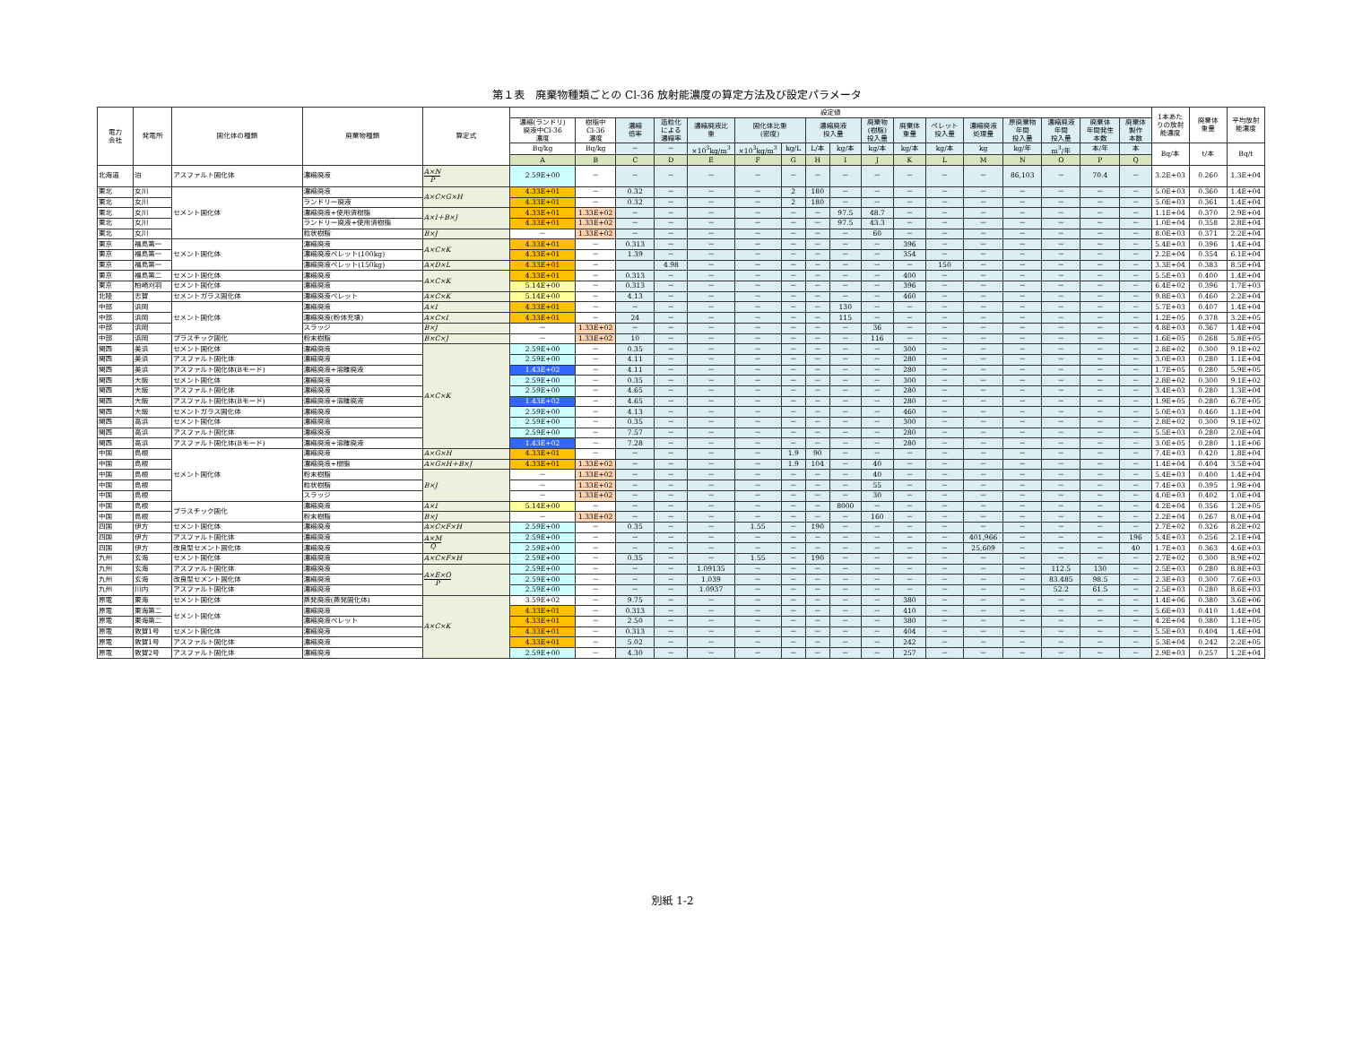第１表　廃棄物種類ごとの Cl-36 放射能濃度の算定方法及び設定パラメータ
| 電力 会社 | 発電所 | 固化体の種類 | 廃棄物種類 | 算定式 | 設定値 | | | | | | | | | | | | | | | | | 1本あた りの放射 能濃度 | 廃棄体 重量 | 平均放射 能濃度 |
| --- | --- | --- | --- | --- | --- | --- | --- | --- | --- | --- | --- | --- | --- | --- | --- | --- | --- | --- | --- | --- | --- | --- | --- | --- |
| | | | | | 濃縮(ランドリ) 廃液中Cl-36 濃度 | 樹脂中 Cl-36 濃度 | 濃縮 倍率 | 造粒化 による 濃縮率 | 濃縮廃液比 重 | 固化体比重 (密度) | | 濃縮廃液 投入量 | | 廃棄物 (樹脂) 投入量 | 廃棄体 重量 | ペレット 投入量 | 濃縮廃液 処理量 | 原廃棄物 年間 投入量 | 濃縮廃液 年間 投入量 | 廃棄体 年間発生 本数 | 廃棄体 製作 本数 | | | |
| | | | | | Bq/kg | Bq/kg | － | － | ×10<sup>3</sup>kg/m<sup>3</sup> | ×10<sup>3</sup>kg/m<sup>3</sup> | kg/L | L/本 | kg/本 | kg/本 | kg/本 | kg/本 | kg | kg/年 | m<sup>3</sup>/年 | 本/年 | 本 | Bq/本 | t/本 | Bq/t |
| | | | | | A | B | C | D | E | F | G | H | I | J | K | L | M | N | O | P | Q | | | |
| 北海道 | 泊 | アスファルト固化体 | 濃縮廃液 | A×N P | 2.59E+00 | － | － | － | － | － | － | － | － | － | － | － | － | 86,103 | － | 70.4 | － | 3.2E+03 | 0.260 | 1.3E+04 |
| 東北 | 女川 | セメント固化体 | 濃縮廃液 | A×C×G×H | 4.33E+01 | － | 0.32 | － | － | － | 2 | 180 | － | － | － | － | － | － | － | － | － | 5.0E+03 | 0.360 | 1.4E+04 |
| 東北 | 女川 | | ランドリー廃液 | | 4.33E+01 | － | 0.32 | － | － | － | 2 | 180 | － | － | － | － | － | － | － | － | － | 5.0E+03 | 0.361 | 1.4E+04 |
| 東北 | 女川 | | 濃縮廃液+使用済樹脂 | A×I＋B×J | 4.33E+01 | 1.33E+02 | － | － | － | － | － | － | 97.5 | 48.7 | － | － | － | － | － | － | － | 1.1E+04 | 0.370 | 2.9E+04 |
| 東北 | 女川 | | ランドリー廃液+使用済樹脂 | | 4.33E+01 | 1.33E+02 | － | － | － | － | － | － | 97.5 | 43.3 | － | － | － | － | － | － | － | 1.0E+04 | 0.358 | 2.8E+04 |
| 東北 | 女川 | | 粒状樹脂 | B×J | － | 1.33E+02 | － | － | － | － | － | － | － | 60 | － | － | － | － | － | － | － | 8.0E+03 | 0.371 | 2.2E+04 |
| 東京 | 福島第一 | セメント固化体 | 濃縮廃液 | A×C×K | 4.33E+01 | － | 0.313 | － | － | － | － | － | － | － | 396 | － | － | － | － | － | － | 5.4E+03 | 0.396 | 1.4E+04 |
| 東京 | 福島第一 | | 濃縮廃液ペレット(100kg) | | 4.33E+01 | － | 1.39 | － | － | － | － | － | － | － | 354 | － | － | － | － | － | － | 2.2E+04 | 0.354 | 6.1E+04 |
| 東京 | 福島第一 | | 濃縮廃液ペレット(150kg) | A×D×L | 4.33E+01 | － | | 4.98 | － | － | － | － | － | － | － | 150 | － | － | － | － | － | 3.3E+04 | 0.383 | 8.5E+04 |
| 東京 | 福島第二 | セメント固化体 | 濃縮廃液 | A×C×K | 4.33E+01 | － | 0.313 | － | － | － | － | － | － | － | 400 | － | － | － | － | － | － | 5.5E+03 | 0.400 | 1.4E+04 |
| 東京 | 柏崎刈羽 | セメント固化体 | 濃縮廃液 | | 5.14E+00 | － | 0.313 | － | － | － | － | － | － | － | 396 | － | － | － | － | － | － | 6.4E+02 | 0.396 | 1.7E+03 |
| 北陸 | 志賀 | セメントガラス固化体 | 濃縮廃液ペレット | A×C×K | 5.14E+00 | － | 4.13 | － | － | － | － | － | － | － | 460 | － | － | － | － | － | － | 9.8E+03 | 0.460 | 2.2E+04 |
| 中部 | 浜岡 | セメント固化体 | 濃縮廃液 | A×I | 4.33E+01 | － | － | － | － | － | － | － | 130 | － | － | － | － | － | － | － | － | 5.7E+03 | 0.407 | 1.4E+04 |
| 中部 | 浜岡 | | 濃縮廃液(粉体充填) | A×C×I | 4.33E+01 | － | 24 | － | － | － | － | － | 115 | － | － | － | － | － | － | － | － | 1.2E+05 | 0.378 | 3.2E+05 |
| 中部 | 浜岡 | | スラッジ | B×J | － | 1.33E+02 | － | － | － | － | － | － | － | 36 | － | － | － | － | － | － | － | 4.8E+03 | 0.367 | 1.4E+04 |
| 中部 | 浜岡 | プラスチック固化 | 粉末樹脂 | B×C×J | － | 1.33E+02 | 10 | － | － | － | － | － | － | 116 | － | － | － | － | － | － | － | 1.6E+05 | 0.268 | 5.8E+05 |
| 関西 | 美浜 | セメント固化体 | 濃縮廃液 | A×C×K | 2.59E+00 | － | 0.35 | － | － | － | － | － | － | － | 300 | － | － | － | － | － | － | 2.8E+02 | 0.300 | 9.1E+02 |
| 関西 | 美浜 | アスファルト固化体 | 濃縮廃液 | | 2.59E+00 | － | 4.11 | － | － | － | － | － | － | － | 280 | － | － | － | － | － | － | 3.0E+03 | 0.280 | 1.1E+04 |
| 関西 | 美浜 | アスファルト固化体(Bモード) | 濃縮廃液+溶離廃液 | | 1.43E+02 | － | 4.11 | － | － | － | － | － | － | － | 280 | － | － | － | － | － | － | 1.7E+05 | 0.280 | 5.9E+05 |
| 関西 | 大飯 | セメント固化体 | 濃縮廃液 | | 2.59E+00 | － | 0.35 | － | － | － | － | － | － | － | 300 | － | － | － | － | － | － | 2.8E+02 | 0.300 | 9.1E+02 |
| 関西 | 大飯 | アスファルト固化体 | 濃縮廃液 | | 2.59E+00 | － | 4.65 | － | － | － | － | － | － | － | 280 | － | － | － | － | － | － | 3.4E+03 | 0.280 | 1.3E+04 |
| 関西 | 大飯 | アスファルト固化体(Bモード) | 濃縮廃液+溶離廃液 | | 1.43E+02 | － | 4.65 | － | － | － | － | － | － | － | 280 | － | － | － | － | － | － | 1.9E+05 | 0.280 | 6.7E+05 |
| 関西 | 大飯 | セメントガラス固化体 | 濃縮廃液 | | 2.59E+00 | － | 4.13 | － | － | － | － | － | － | － | 460 | － | － | － | － | － | － | 5.0E+03 | 0.460 | 1.1E+04 |
| 関西 | 高浜 | セメント固化体 | 濃縮廃液 | | 2.59E+00 | － | 0.35 | － | － | － | － | － | － | － | 300 | － | － | － | － | － | － | 2.8E+02 | 0.300 | 9.1E+02 |
| 関西 | 高浜 | アスファルト固化体 | 濃縮廃液 | | 2.59E+00 | － | 7.57 | － | － | － | － | － | － | － | 280 | － | － | － | － | － | － | 5.5E+03 | 0.280 | 2.0E+04 |
| 関西 | 高浜 | アスファルト固化体(Bモード) | 濃縮廃液+溶離廃液 | | 1.43E+02 | － | 7.28 | － | － | － | － | － | － | － | 280 | － | － | － | － | － | － | 3.0E+05 | 0.280 | 1.1E+06 |
| 中国 | 島根 | セメント固化体 | 濃縮廃液 | A×G×H | 4.33E+01 | － | － | － | － | － | 1.9 | 90 | － | － | － | － | － | － | － | － | － | 7.4E+03 | 0.420 | 1.8E+04 |
| 中国 | 島根 | | 濃縮廃液+樹脂 | A×G×H＋B×J | 4.33E+01 | 1.33E+02 | － | － | － | － | 1.9 | 104 | － | 40 | － | － | － | － | － | － | － | 1.4E+04 | 0.404 | 3.5E+04 |
| 中国 | 島根 | | 粉末樹脂 | B×J | － | 1.33E+02 | － | － | － | － | － | － | － | 40 | － | － | － | － | － | － | － | 5.4E+03 | 0.400 | 1.4E+04 |
| 中国 | 島根 | | 粒状樹脂 | | － | 1.33E+02 | － | － | － | － | － | － | － | 55 | － | － | － | － | － | － | － | 7.4E+03 | 0.395 | 1.9E+04 |
| 中国 | 島根 | | スラッジ | | － | 1.33E+02 | － | － | － | － | － | － | － | 30 | － | － | － | － | － | － | － | 4.0E+03 | 0.402 | 1.0E+04 |
| 中国 | 島根 | プラスチック固化 | 濃縮廃液 | A×I | 5.14E+00 | － | － | － | － | － | － | － | 8000 | － | － | － | － | － | － | － | － | 4.2E+04 | 0.356 | 1.2E+05 |
| 中国 | 島根 | | 粉末樹脂 | B×J | － | 1.33E+02 | － | － | － | － | － | － | － | 160 | － | － | － | － | － | － | － | 2.2E+04 | 0.267 | 8.0E+04 |
| 四国 | 伊方 | セメント固化体 | 濃縮廃液 | A×C×F×H | 2.59E+00 | － | 0.35 | － | － | 1.55 | － | 190 | － | － | － | － | － | － | － | － | － | 2.7E+02 | 0.326 | 8.2E+02 |
| 四国 | 伊方 | アスファルト固化体 | 濃縮廃液 | A×M Q | 2.59E+00 | － | － | － | － | － | － | － | － | － | － | － | 401,966 | － | － | － | 196 | 5.4E+03 | 0.256 | 2.1E+04 |
| 四国 | 伊方 | 改良型セメント固化体 | 濃縮廃液 | | 2.59E+00 | － | － | － | － | － | － | － | － | － | － | － | 25,609 | － | － | － | 40 | 1.7E+03 | 0.363 | 4.6E+03 |
| 九州 | 玄海 | セメント固化体 | 濃縮廃液 | A×C×F×H | 2.59E+00 | － | 0.35 | － | － | 1.55 | － | 190 | － | － | － | － | － | － | － | － | － | 2.7E+02 | 0.300 | 8.9E+02 |
| 九州 | 玄海 | アスファルト固化体 | 濃縮廃液 | A×E×O P | 2.59E+00 | － | － | － | 1.09135 | － | － | － | － | － | － | － | － | － | 112.5 | 130 | － | 2.5E+03 | 0.280 | 8.8E+03 |
| 九州 | 玄海 | 改良型セメント固化体 | 濃縮廃液 | | 2.59E+00 | － | － | － | 1.039 | － | － | － | － | － | － | － | － | － | 83.485 | 98.5 | － | 2.3E+03 | 0.300 | 7.6E+03 |
| 九州 | 川内 | アスファルト固化体 | 濃縮廃液 | | 2.59E+00 | － | － | － | 1.0937 | － | － | － | － | － | － | － | － | － | 52.2 | 61.5 | － | 2.5E+03 | 0.280 | 8.6E+03 |
| 原電 | 東海 | セメント固化体 | 蒸発廃液(蒸発固化体) | A×C×K | 3.59E+02 | － | 9.75 | － | － | － | － | － | － | － | 380 | － | － | － | － | － | － | 1.4E+06 | 0.380 | 3.6E+06 |
| 原電 | 東海第二 | セメント固化体 | 濃縮廃液 | | 4.33E+01 | － | 0.313 | － | － | － | － | － | － | － | 410 | － | － | － | － | － | － | 5.6E+03 | 0.410 | 1.4E+04 |
| 原電 | 東海第二 | | 濃縮廃液ペレット | | 4.33E+01 | － | 2.50 | － | － | － | － | － | － | － | 380 | － | － | － | － | － | － | 4.2E+04 | 0.380 | 1.1E+05 |
| 原電 | 敦賀1号 | セメント固化体 | 濃縮廃液 | | 4.33E+01 | － | 0.313 | － | － | － | － | － | － | － | 404 | － | － | － | － | － | － | 5.5E+03 | 0.404 | 1.4E+04 |
| 原電 | 敦賀1号 | アスファルト固化体 | 濃縮廃液 | | 4.33E+01 | － | 5.02 | － | － | － | － | － | － | － | 242 | － | － | － | － | － | － | 5.3E+04 | 0.242 | 2.2E+05 |
| 原電 | 敦賀2号 | アスファルト固化体 | 濃縮廃液 | | 2.59E+00 | － | 4.30 | － | － | － | － | － | － | － | 257 | － | － | － | － | － | － | 2.9E+03 | 0.257 | 1.2E+04 |
別紙 1-2